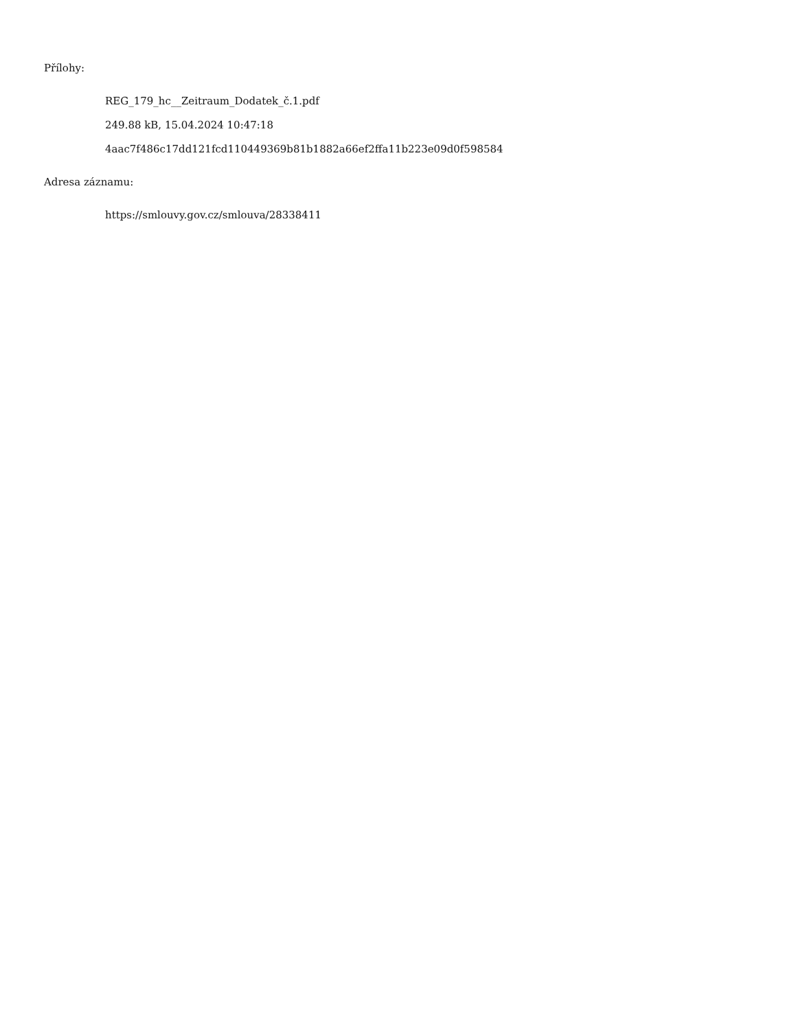Přílohy:
REG_179_hc__Zeitraum_Dodatek_č.1.pdf
249.88 kB, 15.04.2024 10:47:18
4aac7f486c17dd121fcd110449369b81b1882a66ef2ffa11b223e09d0f598584
Adresa záznamu:
https://smlouvy.gov.cz/smlouva/28338411